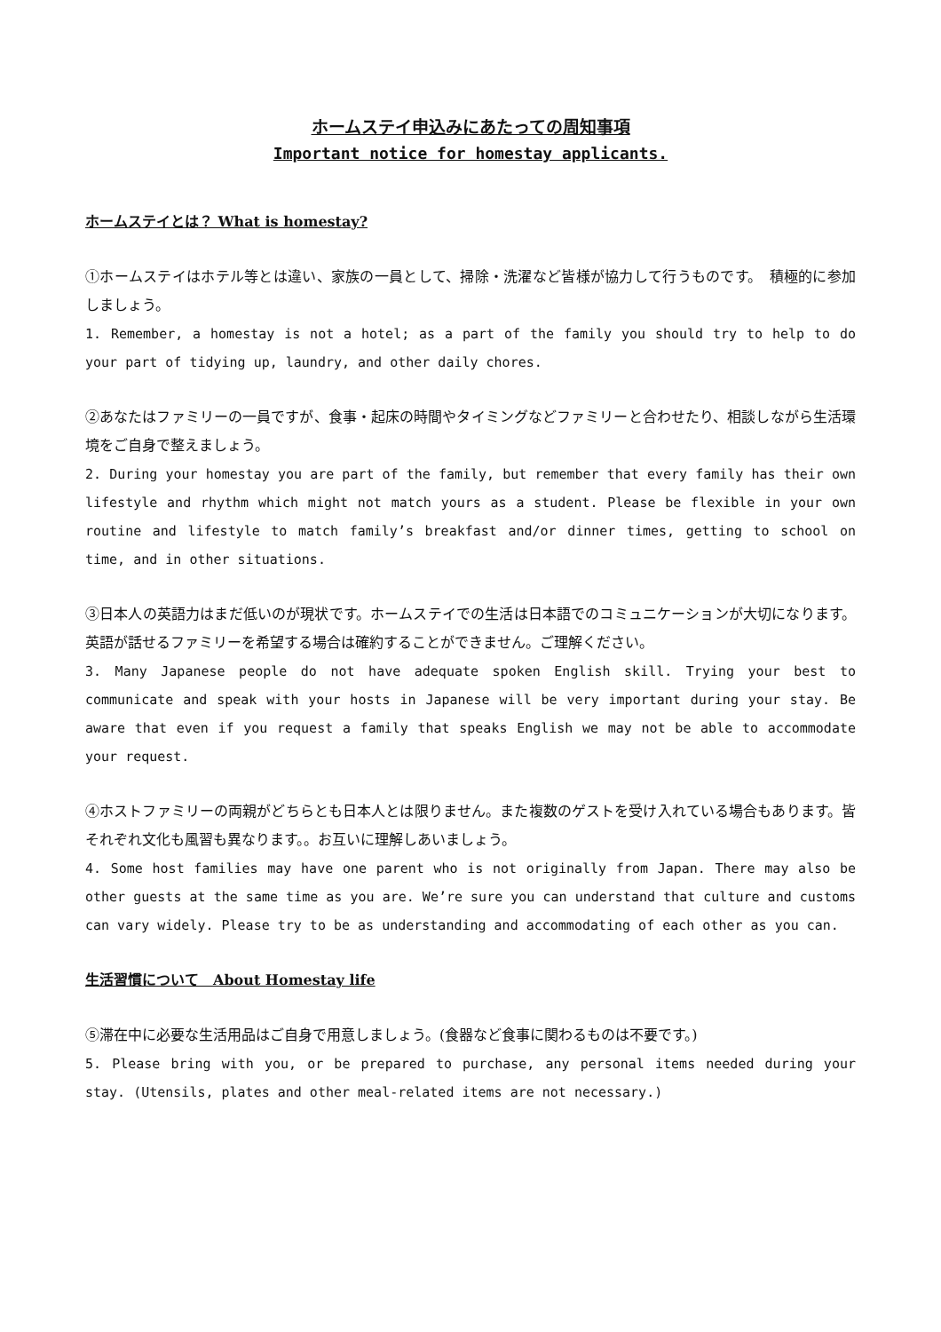ホームステイ申込みにあたっての周知事項
Important notice for homestay applicants.
ホームステイとは？ What is homestay?
①ホームステイはホテル等とは違い、家族の一員として、掃除・洗濯など皆様が協力して行うものです。　積極的に参加しましょう。
1. Remember, a homestay is not a hotel; as a part of the family you should try to help to do your part of tidying up, laundry, and other daily chores.
②あなたはファミリーの一員ですが、食事・起床の時間やタイミングなどファミリーと合わせたり、相談しながら生活環境をご自身で整えましょう。
2. During your homestay you are part of the family, but remember that every family has their own lifestyle and rhythm which might not match yours as a student. Please be flexible in your own routine and lifestyle to match family’s breakfast and/or dinner times, getting to school on time, and in other situations.
③日本人の英語力はまだ低いのが現状です。ホームステイでの生活は日本語でのコミュニケーションが大切になります。英語が話せるファミリーを希望する場合は確約することができません。ご理解ください。
3. Many Japanese people do not have adequate spoken English skill. Trying your best to communicate and speak with your hosts in Japanese will be very important during your stay. Be aware that even if you request a family that speaks English we may not be able to accommodate your request.
④ホストファミリーの両親がどちらとも日本人とは限りません。また複数のゲストを受け入れている場合もあります。皆それぞれ文化も風習も異なります。。お互いに理解しあいましょう。
4. Some host families may have one parent who is not originally from Japan. There may also be other guests at the same time as you are. We’re sure you can understand that culture and customs can vary widely. Please try to be as understanding and accommodating of each other as you can.
生活習慣について　About Homestay life
⑤滞在中に必要な生活用品はご自身で用意しましょう。(食器など食事に関わるものは不要です。)
5. Please bring with you, or be prepared to purchase, any personal items needed during your stay. (Utensils, plates and other meal-related items are not necessary.)